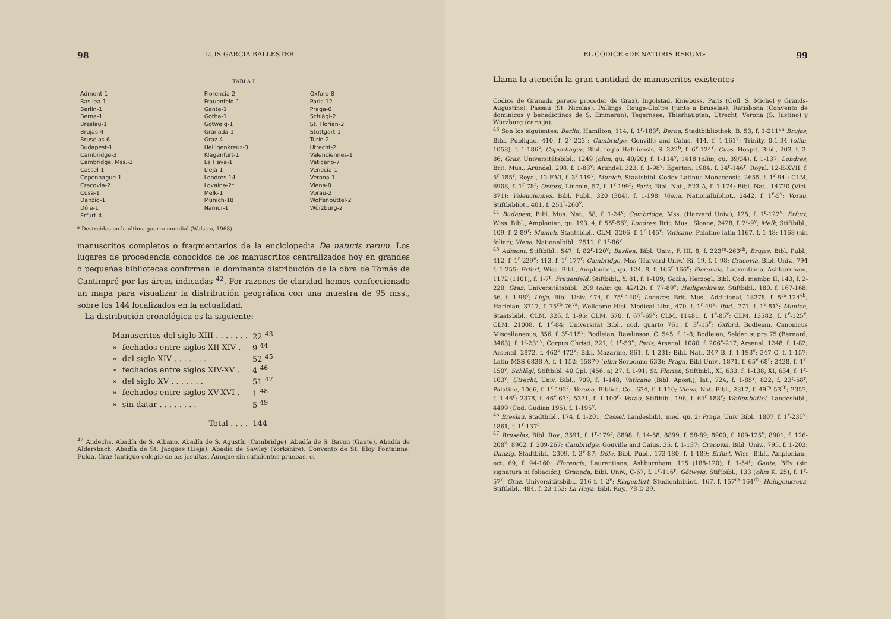98 LUIS GARCIA BALLESTER
TABLA I
| Admont-1 Basilea-1 Berlin-1 Berna-1 Breslau-1 Brujas-4 Bruselas-6 Budapest-1 Cambridge-3 Cambridge, Mss.-2 Cassel-1 Copenhague-1 Cracovia-2 Cusa-1 Danzig-1 Dôle-1 Erfurt-4 | Florencia-2 Frauenfeld-1 Gante-1 Gotha-1 Götweig-1 Granada-1 Graz-4 Heiligenkreuz-3 Klagenfurt-1 La Haya-1 Lieja-1 Londres-14 Lovaina-2* Melk-1 Munich-18 Namur-1 | Oxford-8 Paris-12 Praga-6 Schlägl-2 St. Florian-2 Stuttgart-1 Turín-2 Utrecht-2 Valenciennes-1 Vaticano-7 Venecia-1 Verona-1 Viena-8 Vorau-2 Wolfenbüttel-2 Würzburg-2 |
* Destruidos en la última guerra mundial (Walstra, 1968).
manuscritos completos o fragmentarios de la enciclopedia De naturis rerum. Los lugares de procedencia conocidos de los manuscritos centralizados hoy en grandes o pequeñas bibliotecas confirman la dominante distribución de la obra de Tomás de Cantimpré por las áreas indicadas <sup>42</sup>. Por razones de claridad hemos confeccionado un mapa para visualizar la distribución geográfica con una muestra de 95 mss., sobre los 144 localizados en la actualidad.
La distribución cronológica es la siguiente:
| Manuscritos del siglo XIII . . . . . . . | | 22 <sup>43</sup> |
| » | fechados entre siglos XII-XIV . | 9 <sup>44</sup> |
| » | del siglo XIV . . . . . . . | 52 <sup>45</sup> |
| » | fechados entre siglos XIV-XV . | 4 <sup>46</sup> |
| » | del siglo XV . . . . . . . | 51 <sup>47</sup> |
| » | fechados entre siglos XV-XVI . | 1 <sup>48</sup> |
| » | sin datar . . . . . . . . | 5 <sup>49</sup> |
| | Total . . . . | 144 |
<sup>42</sup> Andechs, Abadía de S. Albano, Abadía de S. Agustín (Cambridge), Abadía de S. Bavon (Gante), Abadía de Aldersbach, Abadía de St. Jacques (Lieja), Abadía de Sawley (Yorkshire), Convento de St. Eloy Fontainne, Fulda, Graz (antiguo colegio de los jesuitas. Aunque sin suficientes pruebas, el
EL CODICE «DE NATURIS RERUM» 99
Llama la atención la gran cantidad de manuscritos existentes
Códice de Granada parece proceder de Graz), Ingolstad, Kniebuss, Paris (Coll. S. Michel y Grands-Augustins), Passau (St. Nicolas), Pollings, Rouge-Cloître (junto a Bruselas), Ratisbona (Convento de dominicos y benedictinos de S. Emmeran), Tegernsee, Thierhaupten, Utrecht, Verona (S. Justino) y Würzburg (cartuja).
<sup>43</sup> Son los siguientes: Berlin, Hamilton, 114, f. 1<sup>r</sup>-183<sup>r</sup>; Berna, Stadtbibliothek, B. 53, f. 1-211<sup>va</sup> Brujas, Bibl. Publique, 410, f. 2<sup>v</sup>-223<sup>r</sup>; Cambridge, Gonville and Caius, 414, f. 1-161<sup>v</sup>; Trinity, 0.1.34 (olim, 1058), f. 1-186<sup>v</sup>; Copenhague, Bibl. regia Hafniensis, S. 322<sup>b</sup>, f. 6<sup>v</sup>-124<sup>r</sup>; Cues, Hospit. Bibl., 203, f. 3-86; Graz, Universitätsbibl., 1249 (olim, qu. 40/20), f. 1-114<sup>v</sup>; 1418 (olim, qu. 39/34), f. 1-137; Londres, Brit. Mus., Arundel, 298, f. 1-83<sup>v</sup>; Arundel, 323, f. 1-98<sup>v</sup>; Egerton, 1984, f. 34<sup>r</sup>-146<sup>r</sup>; Royal, 12-E-XVII, f. 5<sup>r</sup>-185<sup>r</sup>; Royal, 12-F-VI, f. 3<sup>r</sup>-119<sup>v</sup>; Munich, Staatsbibl. Codex Latinus Monacensis, 2655, f. 1<sup>r</sup>-94 ; CLM, 6908, f. 1<sup>r</sup>-78<sup>r</sup>; Oxford, Lincoln, 57, f. 1<sup>r</sup>-199<sup>r</sup>; Paris, Bibl. Nat., 523 A, f. 1-174; Bibl. Nat., 14720 (Vict. 871); Valenciennes, Bibl. Publ., 320 (304), f. 1-198; Viena, Nationalbibliot., 2442, f. 1<sup>r</sup>-5<sup>v</sup>; Vorau, Stiftbibliot., 401, f. 251<sup>r</sup>-260<sup>v</sup>.
<sup>44</sup> Budapest, Bibl. Mus. Nat., 58, f. 1-24<sup>v</sup>; Cambridge, Mss. (Harvard Univ.), 125, f. 1<sup>r</sup>-122<sup>v</sup>; Erfurt, Wiss. Bibl., Amplonian, qu. 193. 4, f. 55<sup>r</sup>-56<sup>v</sup>; Londres, Brit. Mus., Sloane, 2428, f. 2<sup>r</sup>-9<sup>v</sup>; Melk, Stiftbibl., 109, f. 2-89<sup>r</sup>; Munich, Staatsbibl., CLM, 3206, f. 1<sup>r</sup>-145<sup>v</sup>; Vaticano, Palatine latin 1167, f. 1-48; 1168 (sin foliar); Viena, Nationalbibl., 2511, f. 1<sup>r</sup>-86<sup>v</sup>.
<sup>45</sup> Admont, Stiftbibl., 547, f. 82<sup>r</sup>-120<sup>v</sup>; Basilea, Bibl. Univ., F. III. 8, f. 223<sup>ra</sup>-263<sup>rb</sup>; Brujas, Bibl. Publ., 412, f. 1<sup>r</sup>-229<sup>v</sup>; 413, f. 1<sup>r</sup>-177<sup>r</sup>; Cambridge, Mss (Harvard Univ.) Ri, 19, f. 1-98; Cracovia, Bibl. Univ., 794 f. 1-255; Erfurt, Wiss. Bibl., Amplonian., qu. 124. 8, f. 165<sup>r</sup>-166<sup>v</sup>; Florencia, Laurentiana, Ashburnham, 1172 (1101), f. 1-7<sup>r</sup>; Frauenfeld, Stiftbibl., Y. 81, f. 1-109; Gotha, Herzogl. Bibl. Cod. membr. II, 143, f. 2-220; Graz, Universitätsbibl., 209 (olim qu. 42/12), f. 77-89<sup>v</sup>; Heiligenkreuz, Stiftbibl., 180, f. 167-168; 56, f. 1-98<sup>v</sup>; Lieja, Bibl. Univ. 474, f. 75<sup>r</sup>-140<sup>r</sup>; Londres, Brit. Mus., Additional, 18378, f. 5<sup>ra</sup>-124<sup>vb</sup>; Harleian, 3717, f. 75<sup>rb</sup>-76<sup>va</sup>; Wellcome Hist. Medical Libr., 470, f. 1<sup>r</sup>-49<sup>v</sup>; Ibid., 771, f. 1<sup>v</sup>-81<sup>v</sup>; Munich, Staatsbibl., CLM, 326, f. 1-95; CLM, 570, f. 67<sup>r</sup>-69<sup>v</sup>; CLM, 11481, f. 1<sup>r</sup>-85<sup>v</sup>; CLM, 13582, f. 1<sup>r</sup>-125<sup>r</sup>; CLM, 21008, f. 1<sup>v</sup>-84; Universität Bibl., cod. quarto 761, f. 3<sup>r</sup>-15<sup>r</sup>; Oxford, Bodleian, Canonicus Miscellaneous, 356, f. 3<sup>r</sup>-115<sup>v</sup>; Bodleian, Rawlinson, C. 545, f. 1-8; Bodleian, Selden supra 75 (Bernard, 3463), f. 1<sup>r</sup>-231<sup>v</sup>; Corpus Christi, 221, f. 1<sup>r</sup>-53<sup>v</sup>; Paris, Arsenal, 1080, f. 206<sup>v</sup>-217; Arsenal, 1248, f. 1-82; Arsenal, 2872, f. 462<sup>v</sup>-472<sup>v</sup>; Bibl. Mazarine, 861, f. 1-231; Bibl. Nat., 347 B, f. 1-193<sup>v</sup>; 347 C, f. 1-157; Latin MSS 6838 A, f. 1-152; 15879 (olim Sorbonne 633); Praga, Bibl Univ., 1871, f. 65<sup>v</sup>-68<sup>r</sup>; 2428, f. 1<sup>r</sup>-150<sup>v</sup>; Schlägl, Stiftbibl. 40 Cpl. (456. a) 27, f. 1-91; St. Florian, Stiftbibl., XI, 633, f. 1-138; XI, 634, f. 1<sup>r</sup>-103<sup>v</sup>; Utrecht, Univ. Bibl., 709, f. 1-148; Vaticano (Bibl. Apost.), lat., 724, f. 1-85<sup>v</sup>; 822, f. 23<sup>r</sup>-58<sup>r</sup>; Palatine, 1066, f. 1<sup>r</sup>-192<sup>v</sup>; Verona, Bibliot. Co., 634, f. 1-110; Viena, Nat. Bibl., 2317, f. 49<sup>ra</sup>-53<sup>rb</sup>; 2357, f. 1-46<sup>r</sup>; 2378, f. 46<sup>v</sup>-63<sup>v</sup>; 5371, f. 1-100<sup>r</sup>; Vorau, Stiftbibl. 196, f. 64<sup>r</sup>-188<sup>v</sup>; Wolfenbüttel, Landesbibl., 4499 (Cod. Gudian 195), f. 1-195<sup>v</sup>.
<sup>46</sup> Breslau, Stadtbibl., 174, f. 1-201; Cassel, Landesbibl., med. qu. 2; Praga, Univ. Bibl., 1807, f. 1<sup>r</sup>-235<sup>v</sup>; 1861, f. 1<sup>r</sup>-137<sup>r</sup>.
<sup>47</sup> Bruselas, Bibl. Roy., 3591, f. 1<sup>r</sup>-179<sup>r</sup>; 8898, f. 14-58; 8899, f. 58-89; 8900, f. 109-125<sup>v</sup>; 8901, f. 126-208<sup>v</sup>; 8902, f. 209-267; Cambridge, Gouville and Caius, 35, f. 1-137; Cracovia, Bibl. Univ., 795, f. 1-203; Danzig, Stadtbibl., 2309, f. 3<sup>v</sup>-87; Dôle, Bibl. Publ., 173-180, f. 1-189; Erfurt, Wiss, Bibl., Amplonian., oct. 69, f. 94-160; Florencia, Laurentiana, Ashburnham, 115 (188-120), f. 1-54<sup>r</sup>; Gante, BEv (sin signatura ni foliación); Granada, Bibl. Univ., C-67, f. 1<sup>r</sup>-116<sup>r</sup>; Götweig, Stiftbibl., 133 (olim K, 25), f. 1<sup>r</sup>-57<sup>r</sup>; Graz, Universitätsbibl., 216 f. 1-2<sup>v</sup>; Klagenfurt, Studienbibliot., 167, f. 157<sup>ra</sup>-164<sup>rb</sup>; Heiligenkreuz, Stiftbibl., 484, f. 23-153; La Haya, Bibl. Roy., 78 D 29,